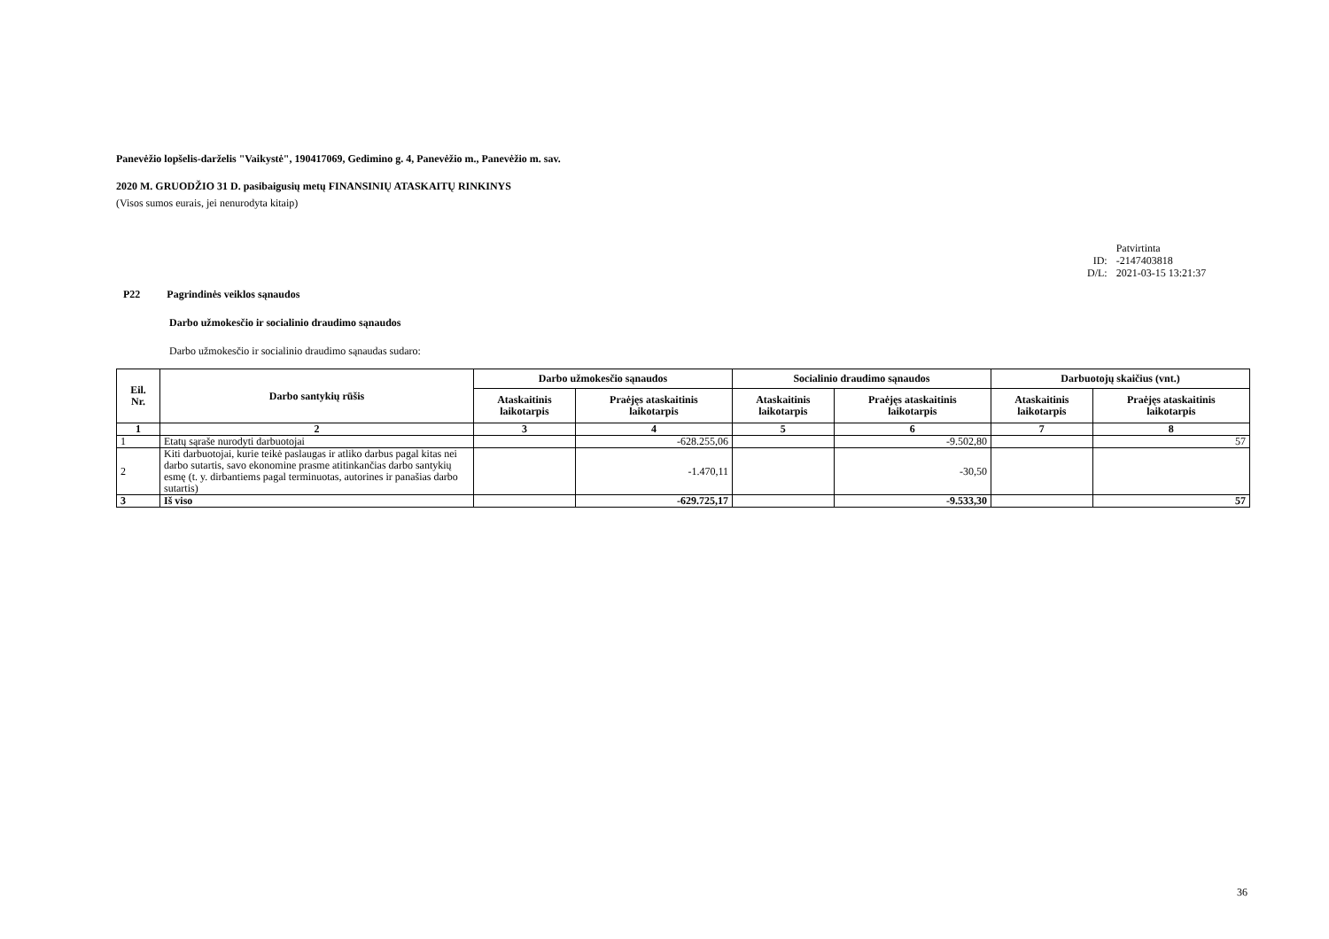Panevėžio lopšelis-darželis "Vaikystė", 190417069, Gedimino g. 4, Panevėžio m., Panevėžio m. sav.
2020 M. GRUODŽIO 31 D. pasibaigusių metų FINANSINIŲ ATASKAITŲ RINKINYS
(Visos sumos eurais, jei nenurodyta kitaip)
| | Patvirtinta |
| ID: | -2147403818 |
| D/L: | 2021-03-15 13:21:37 |
P22 Pagrindinės veiklos sąnaudos
Darbo užmokesčio ir socialinio draudimo sąnaudos
Darbo užmokesčio ir socialinio draudimo sąnaudas sudaro:
| Eil. Nr. | Darbo santykių rūšis | Darbo užmokesčio sąnaudos | | Socialinio draudimo sąnaudos | | Darbuotojų skaičius (vnt.) | |
| --- | --- | --- | --- | --- | --- | --- | --- |
| | | Ataskaitinis laikotarpis | Praėjęs ataskaitinis laikotarpis | Ataskaitinis laikotarpis | Praėjęs ataskaitinis laikotarpis | Ataskaitinis laikotarpis | Praėjęs ataskaitinis laikotarpis |
| 1 | 2 | 3 | 4 | 5 | 6 | 7 | 8 |
| 1 | Etatų sąraše nurodyti darbuotojai | | -628.255,06 | | -9.502,80 | | 57 |
| 2 | Kiti darbuotojai, kurie teikė paslaugas ir atliko darbus pagal kitas nei darbo sutartis, savo ekonomine prasme atitinkančias darbo santykių esmę (t. y. dirbantiems pagal terminuotas, autorines ir panašias darbo sutartis) | | -1.470,11 | | -30,50 | | |
| 3 | Iš viso | | -629.725,17 | | -9.533,30 | | 57 |
36